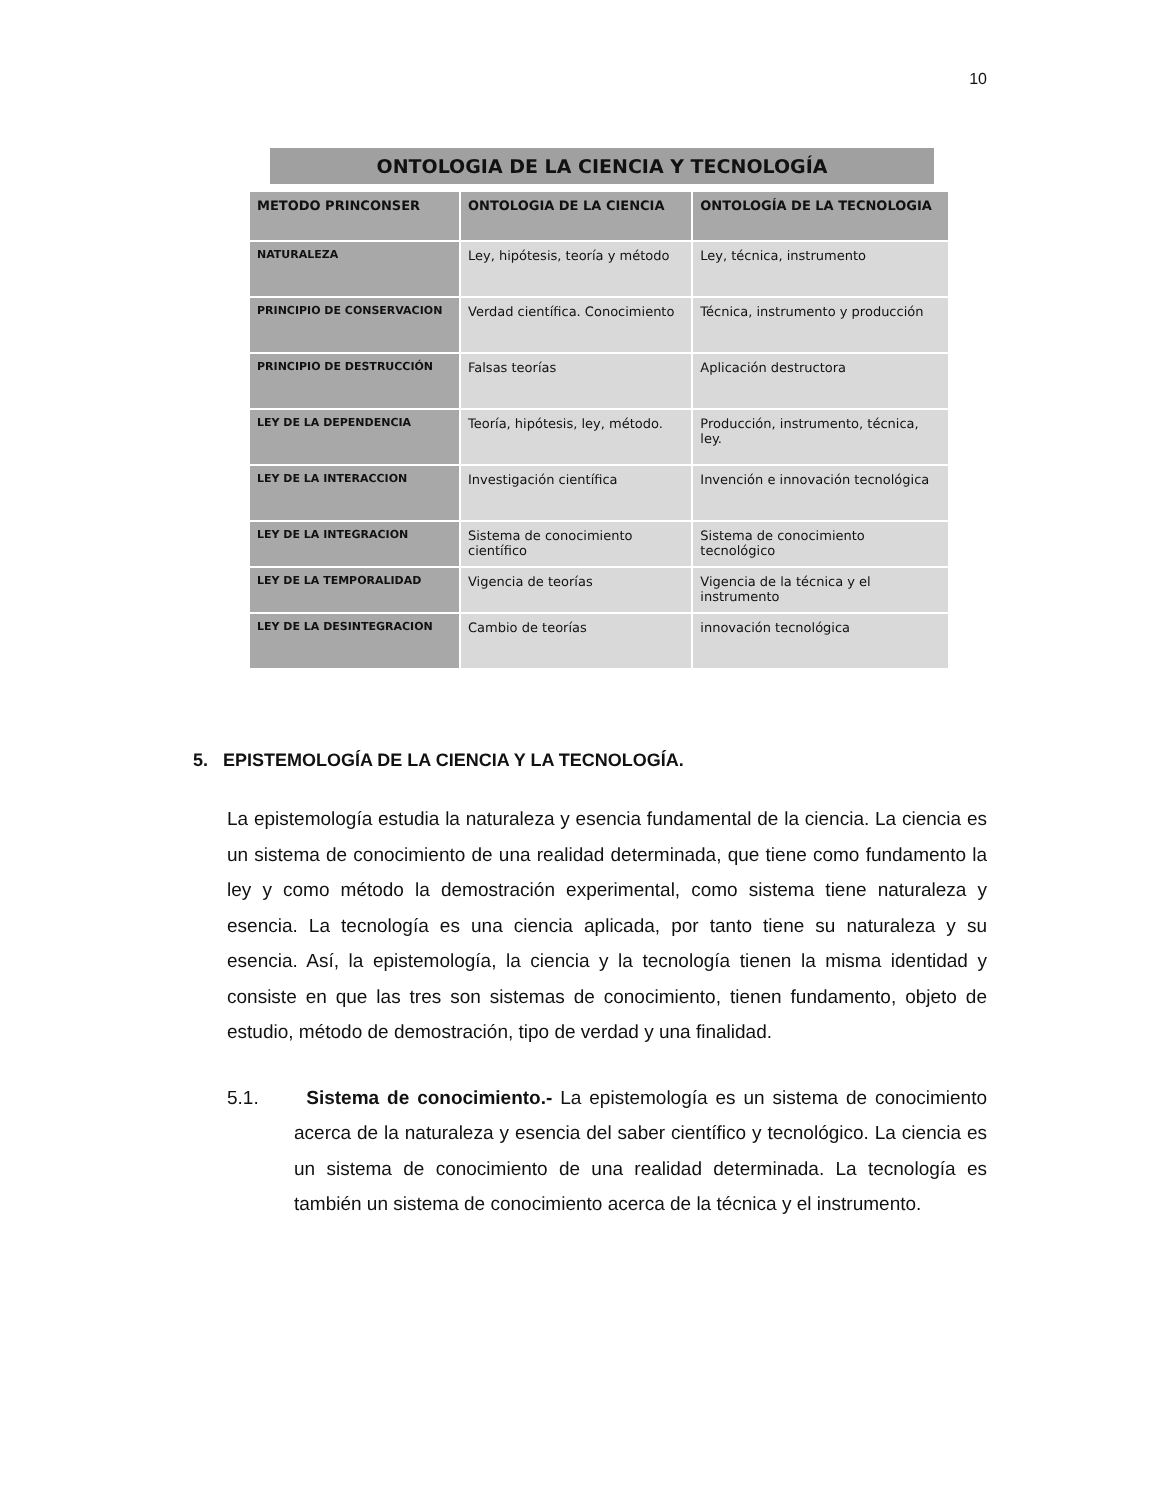10
ONTOLOGIA DE LA CIENCIA Y TECNOLOGÍA
| METODO PRINCONSER | ONTOLOGIA DE LA CIENCIA | ONTOLOGÍA DE LA TECNOLOGIA |
| --- | --- | --- |
| NATURALEZA | Ley, hipótesis, teoría y método | Ley, técnica, instrumento |
| PRINCIPIO DE CONSERVACION | Verdad científica. Conocimiento | Técnica, instrumento y producción |
| PRINCIPIO DE DESTRUCCIÓN | Falsas teorías | Aplicación destructora |
| LEY DE LA DEPENDENCIA | Teoría, hipótesis, ley, método. | Producción, instrumento, técnica, ley. |
| LEY DE LA INTERACCION | Investigación científica | Invención e innovación tecnológica |
| LEY DE LA INTEGRACION | Sistema de conocimiento científico | Sistema de conocimiento tecnológico |
| LEY DE LA TEMPORALIDAD | Vigencia de teorías | Vigencia de la técnica y el instrumento |
| LEY DE LA DESINTEGRACION | Cambio de teorías | innovación tecnológica |
5. EPISTEMOLOGÍA DE LA CIENCIA Y LA TECNOLOGÍA.
La epistemología estudia la naturaleza y esencia fundamental de la ciencia. La ciencia es un sistema de conocimiento de una realidad determinada, que tiene como fundamento la ley y como método la demostración experimental, como sistema tiene naturaleza y esencia. La tecnología es una ciencia aplicada, por tanto tiene su naturaleza y su esencia. Así, la epistemología, la ciencia y la tecnología tienen la misma identidad y consiste en que las tres son sistemas de conocimiento, tienen fundamento, objeto de estudio, método de demostración, tipo de verdad y una finalidad.
5.1. Sistema de conocimiento.- La epistemología es un sistema de conocimiento acerca de la naturaleza y esencia del saber científico y tecnológico. La ciencia es un sistema de conocimiento de una realidad determinada. La tecnología es también un sistema de conocimiento acerca de la técnica y el instrumento.